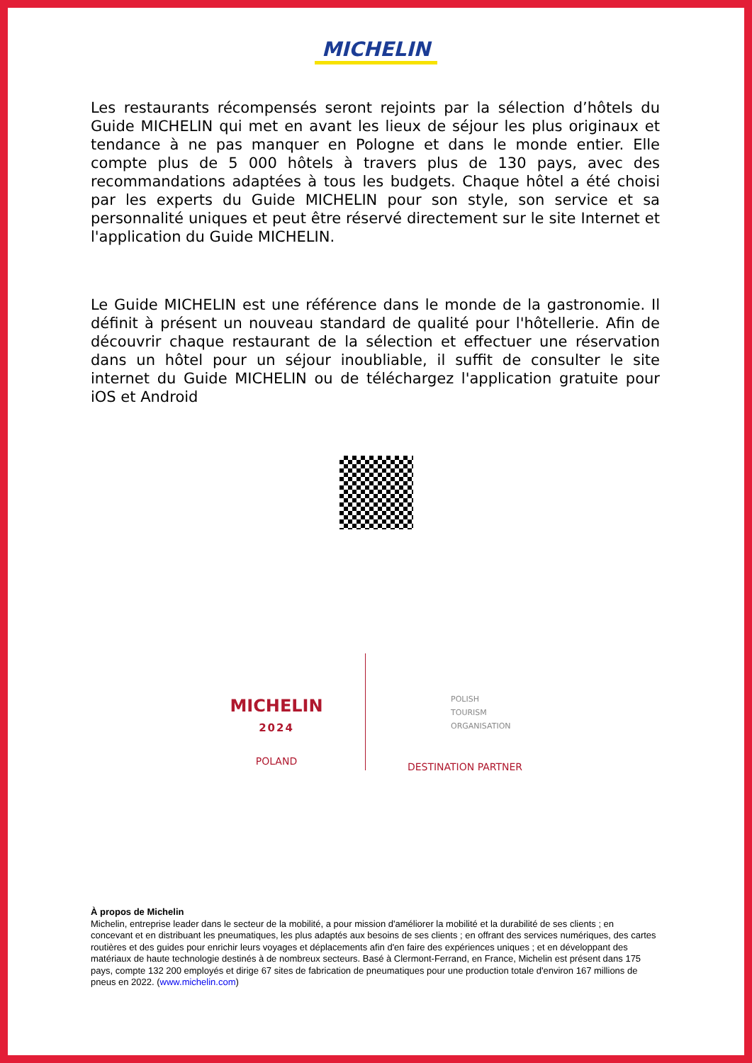MICHELIN
Les restaurants récompensés seront rejoints par la sélection d’hôtels du Guide MICHELIN qui met en avant les lieux de séjour les plus originaux et tendance à ne pas manquer en Pologne et dans le monde entier. Elle compte plus de 5 000 hôtels à travers plus de 130 pays, avec des recommandations adaptées à tous les budgets. Chaque hôtel a été choisi par les experts du Guide MICHELIN pour son style, son service et sa personnalité uniques et peut être réservé directement sur le site Internet et l'application du Guide MICHELIN.
Le Guide MICHELIN est une référence dans le monde de la gastronomie. Il définit à présent un nouveau standard de qualité pour l'hôtellerie. Afin de découvrir chaque restaurant de la sélection et effectuer une réservation dans un hôtel pour un séjour inoubliable, il suffit de consulter le site internet du Guide MICHELIN ou de téléchargez l'application gratuite pour iOS et Android
MICHELIN
2024
POLAND
POLISH
TOURISM
ORGANISATION
DESTINATION PARTNER
À propos de Michelin
Michelin, entreprise leader dans le secteur de la mobilité, a pour mission d'améliorer la mobilité et la durabilité de ses clients ; en concevant et en distribuant les pneumatiques, les plus adaptés aux besoins de ses clients ; en offrant des services numériques, des cartes routières et des guides pour enrichir leurs voyages et déplacements afin d'en faire des expériences uniques ; et en développant des matériaux de haute technologie destinés à de nombreux secteurs. Basé à Clermont-Ferrand, en France, Michelin est présent dans 175 pays, compte 132 200 employés et dirige 67 sites de fabrication de pneumatiques pour une production totale d'environ 167 millions de pneus en 2022. (www.michelin.com)